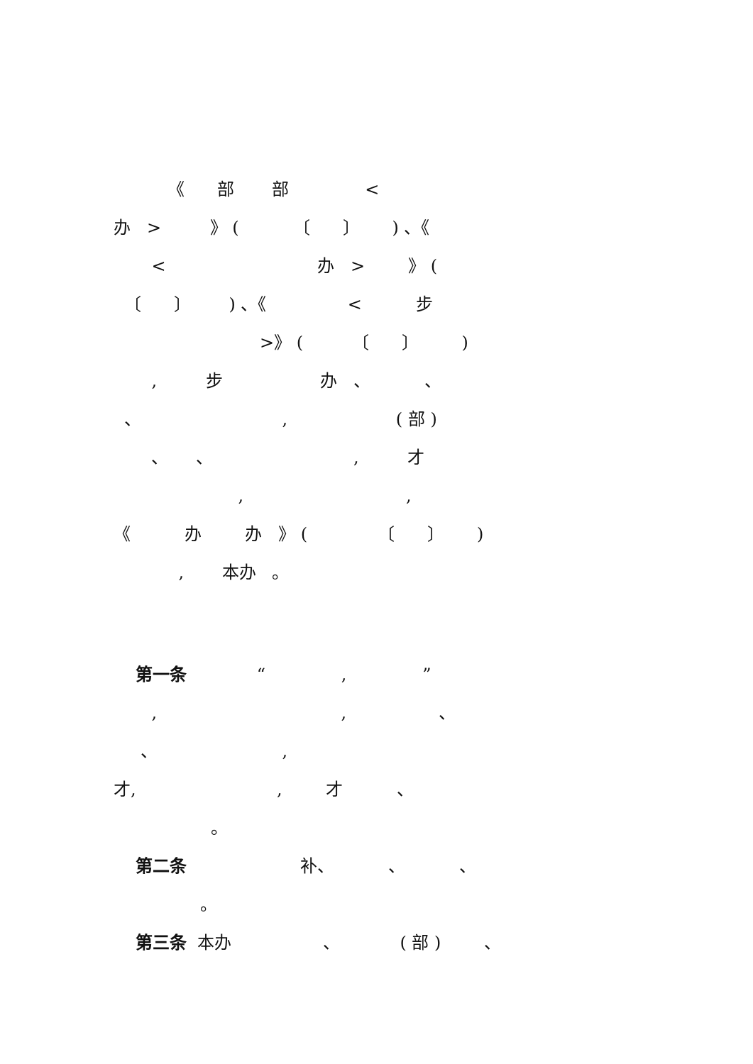《 部 部 <
办 > 》 ( 〔 〕 ) 、《
< 办 > 》 (
〔 〕 ) 、《 < 步
>》 ( 〔 〕 )
, 步 办 、 、
、 , ( 部 )
、 、 , 才
, ,
《 办 办 》 ( 〔 〕 )
, 本办 。
第一条 “ , ”
, , 、
、 ,
才, , 才 、
。
第二条 补、 、 、
。
第三条 本办 、 ( 部 ) 、